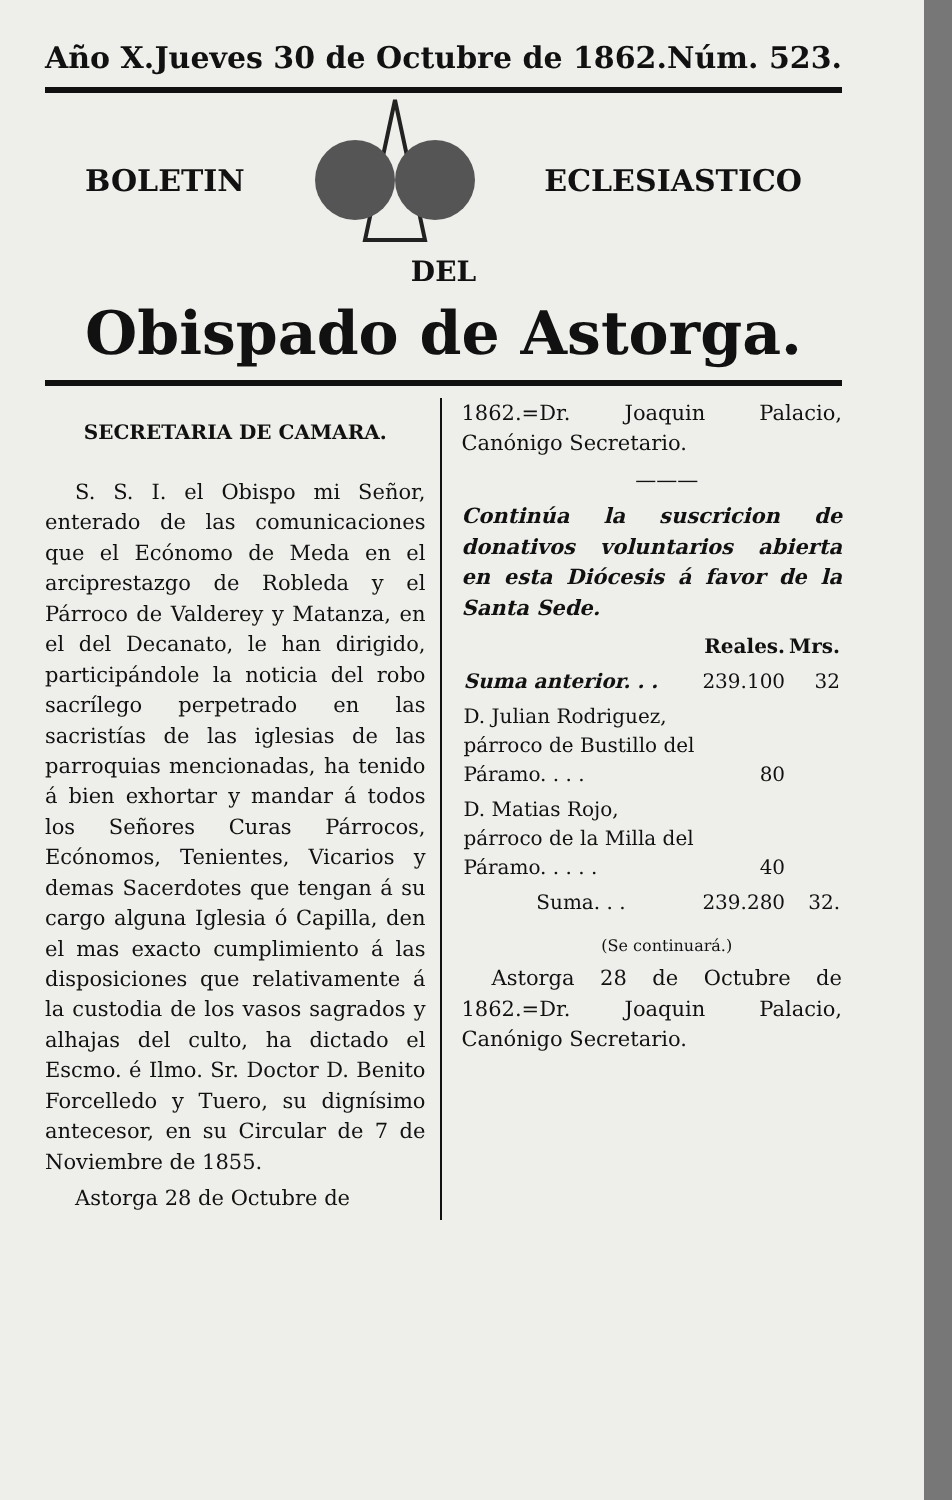Año X. Jueves 30 de Octubre de 1862. Núm. 523.
BOLETIN ECLESIASTICO
DEL
Obispado de Astorga.
SECRETARIA DE CAMARA.
S. S. I. el Obispo mi Señor, enterado de las comunicaciones que el Ecónomo de Meda en el arciprestazgo de Robleda y el Párroco de Valderey y Matanza, en el del Decanato, le han dirigido, participándole la noticia del robo sacrílego perpetrado en las sacristías de las iglesias de las parroquias mencionadas, ha tenido á bien exhortar y mandar á todos los Señores Curas Párrocos, Ecónomos, Tenientes, Vicarios y demas Sacerdotes que tengan á su cargo alguna Iglesia ó Capilla, den el mas exacto cumplimiento á las disposiciones que relativamente á la custodia de los vasos sagrados y alhajas del culto, ha dictado el Escmo. é Ilmo. Sr. Doctor D. Benito Forcelledo y Tuero, su dignísimo antecesor, en su Circular de 7 de Noviembre de 1855.
Astorga 28 de Octubre de
1862.=Dr. Joaquin Palacio, Canónigo Secretario.
———
Continúa la suscricion de donativos voluntarios abierta en esta Diócesis á favor de la Santa Sede.
| | Reales. | Mrs. |
| --- | --- | --- |
| Suma anterior. . . | 239.100 | 32 |
| D. Julian Rodriguez, párroco de Bustillo del Páramo. . . . | 80 | |
| D. Matias Rojo, párroco de la Milla del Páramo. . . . . | 40 | |
| Suma. . . | 239.280 | 32. |
(Se continuará.)
Astorga 28 de Octubre de 1862.=Dr. Joaquin Palacio, Canónigo Secretario.